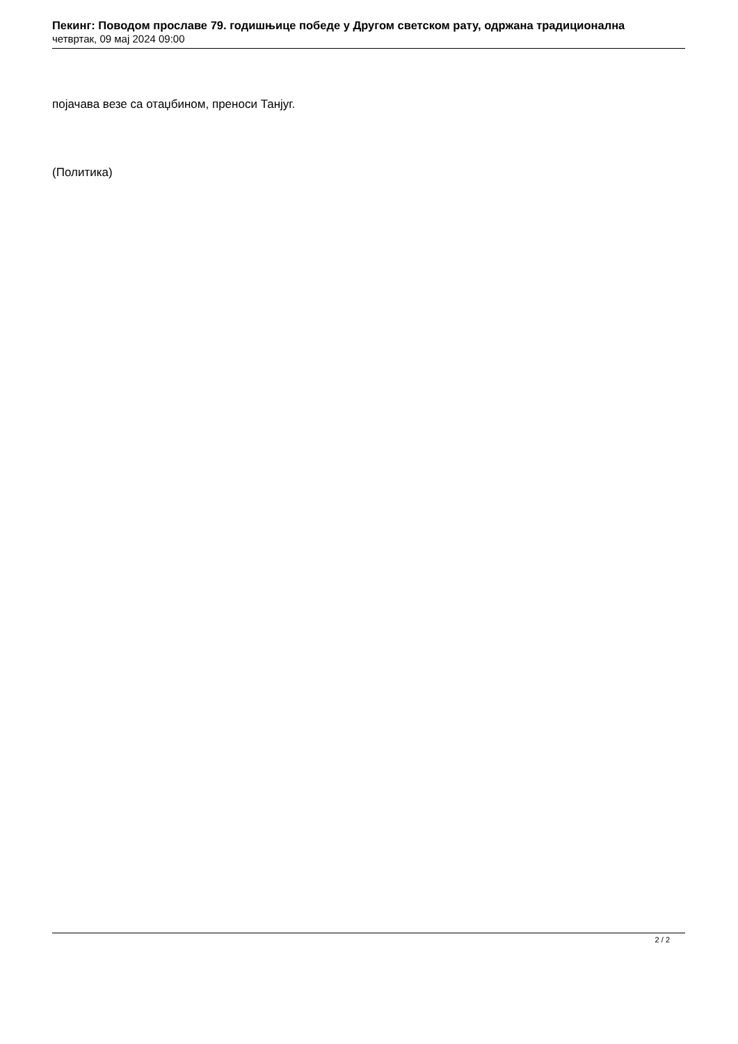Пекинг: Поводом прославе 79. годишњице победе у Другом светском рату, одржана традиционална
четвртак, 09 мај 2024 09:00
појачава везе са отаџбином, преноси Танјуг.
(Политика)
2 / 2